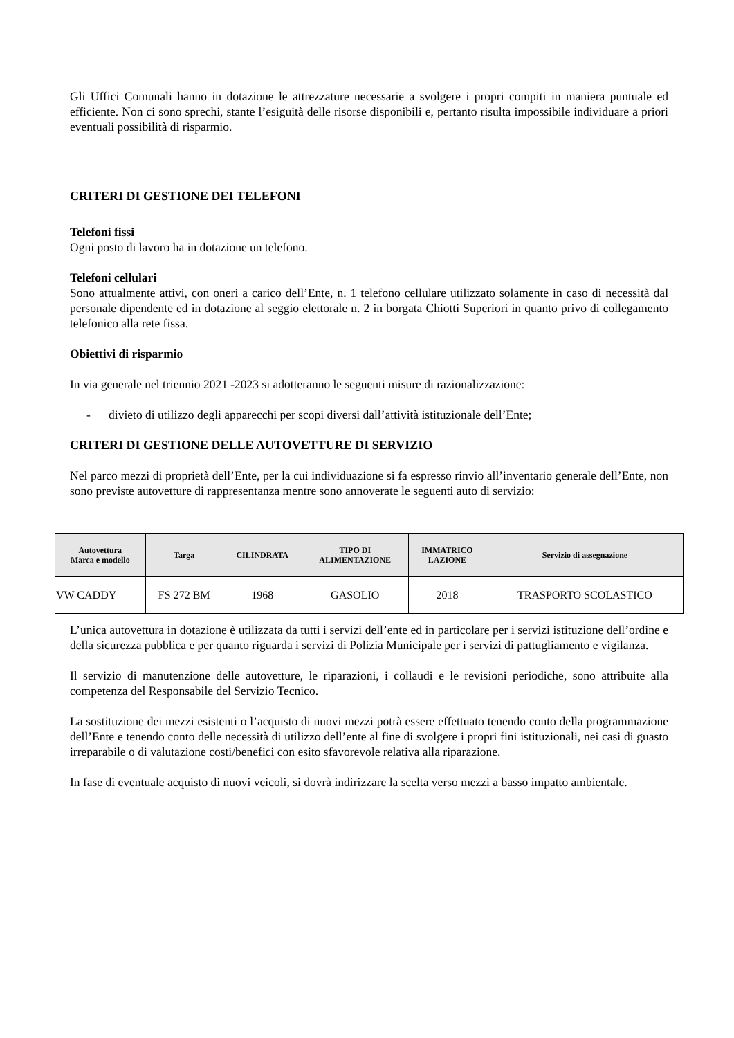Gli Uffici Comunali hanno in dotazione le attrezzature necessarie a svolgere i propri compiti in maniera puntuale ed efficiente. Non ci sono sprechi, stante l’esiguità delle risorse disponibili e, pertanto risulta impossibile individuare a priori eventuali possibilità di risparmio.
CRITERI DI GESTIONE DEI TELEFONI
Telefoni fissi
Ogni posto di lavoro ha in dotazione un telefono.
Telefoni cellulari
Sono attualmente attivi, con oneri a carico dell’Ente, n. 1 telefono cellulare utilizzato solamente in caso di necessità dal personale dipendente ed in dotazione al seggio elettorale n. 2 in borgata Chiotti Superiori in quanto privo di collegamento telefonico alla rete fissa.
Obiettivi di risparmio
In via generale nel triennio 2021 -2023 si adotteranno le seguenti misure di razionalizzazione:
- divieto di utilizzo degli apparecchi per scopi diversi dall’attività istituzionale dell’Ente;
CRITERI DI GESTIONE DELLE AUTOVETTURE DI SERVIZIO
Nel parco mezzi di proprietà dell’Ente, per la cui individuazione si fa espresso rinvio all’inventario generale dell’Ente, non sono previste autovetture di rappresentanza mentre sono annoverate le seguenti auto di servizio:
| Autovettura Marca e modello | Targa | CILINDRATA | TIPO DI ALIMENTAZIONE | IMMATRICO LAZIONE | Servizio di assegnazione |
| --- | --- | --- | --- | --- | --- |
| VW CADDY | FS 272 BM | 1968 | GASOLIO | 2018 | TRASPORTO SCOLASTICO |
L’unica autovettura in dotazione è utilizzata da tutti i servizi dell’ente ed in particolare per i servizi istituzione dell’ordine e della sicurezza pubblica e per quanto riguarda i servizi di Polizia Municipale per i servizi di pattugliamento e vigilanza.
Il servizio di manutenzione delle autovetture, le riparazioni, i collaudi e le revisioni periodiche, sono attribuite alla competenza del Responsabile del Servizio Tecnico.
La sostituzione dei mezzi esistenti o l’acquisto di nuovi mezzi potrà essere effettuato tenendo conto della programmazione dell’Ente e tenendo conto delle necessità di utilizzo dell’ente al fine di svolgere i propri fini istituzionali, nei casi di guasto irreparabile o di valutazione costi/benefici con esito sfavorevole relativa alla riparazione.
In fase di eventuale acquisto di nuovi veicoli, si dovrà indirizzare la scelta verso mezzi a basso impatto ambientale.